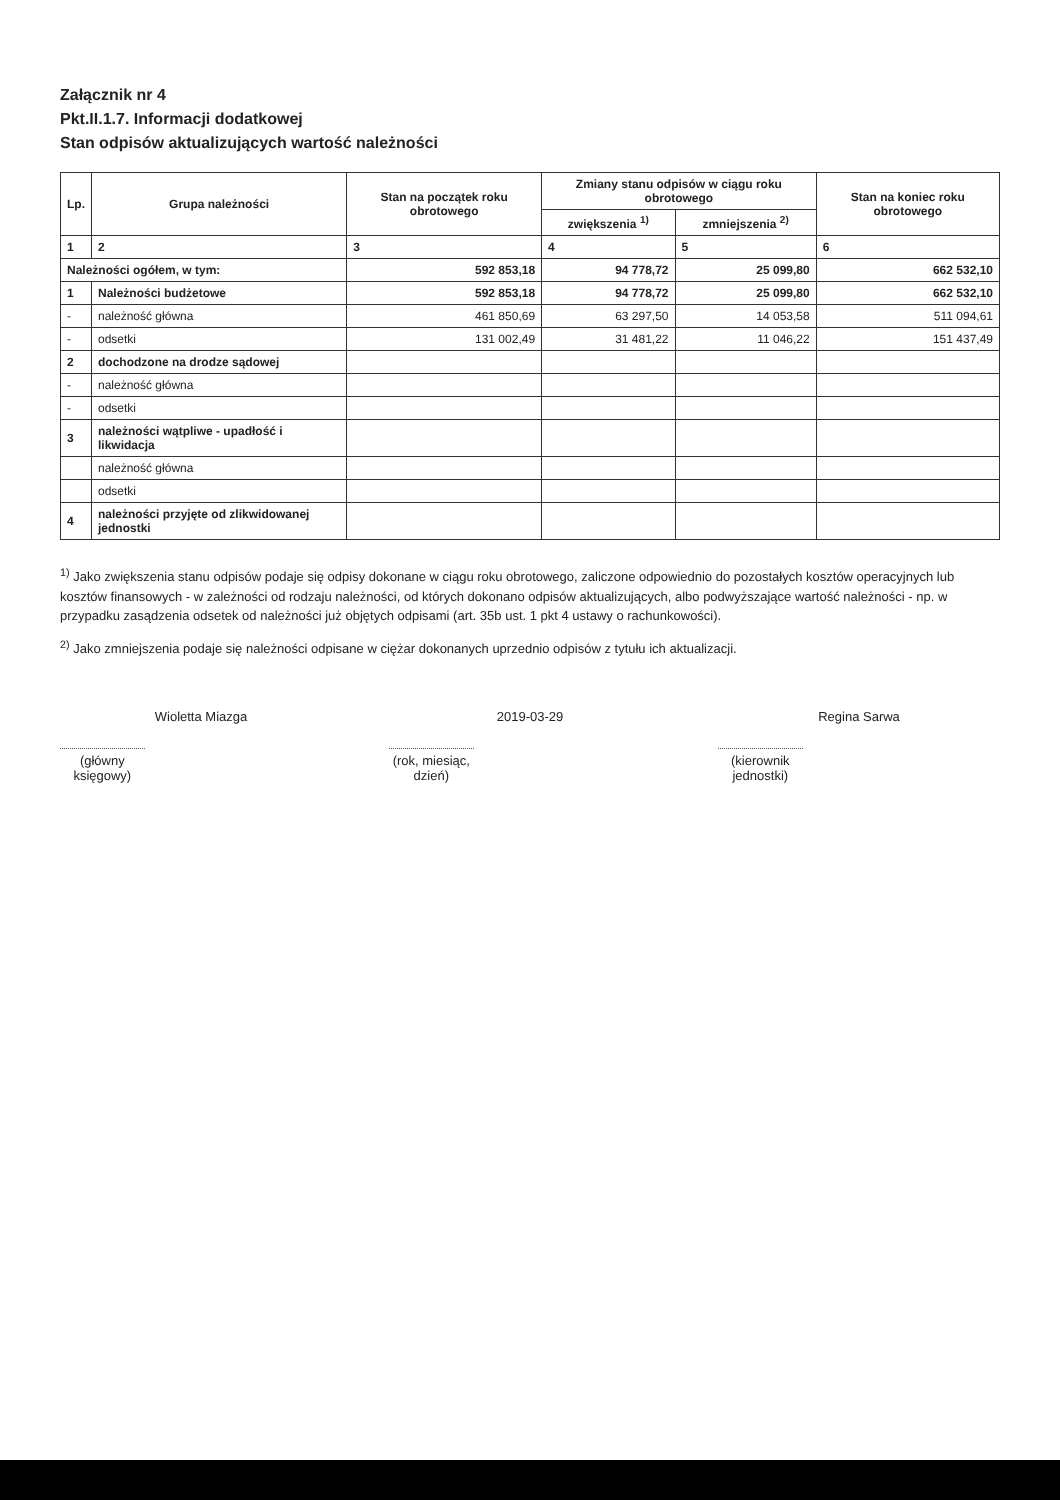Załącznik nr 4
Pkt.II.1.7. Informacji dodatkowej
Stan odpisów aktualizujących wartość należności
| Lp. | Grupa należności | Stan na początek roku obrotowego | Zmiany stanu odpisów w ciągu roku obrotowego | | Stan na koniec roku obrotowego |
| --- | --- | --- | --- | --- | --- |
| | | | zwiększenia <sup>1)</sup> | zmniejszenia <sup>2)</sup> | |
| 1 | 2 | 3 | 4 | 5 | 6 |
| Należności ogółem, w tym: | | 592 853,18 | 94 778,72 | 25 099,80 | 662 532,10 |
| 1 | Należności budżetowe | 592 853,18 | 94 778,72 | 25 099,80 | 662 532,10 |
| - | należność główna | 461 850,69 | 63 297,50 | 14 053,58 | 511 094,61 |
| - | odsetki | 131 002,49 | 31 481,22 | 11 046,22 | 151 437,49 |
| 2 | dochodzone na drodze sądowej | | | | |
| - | należność główna | | | | |
| - | odsetki | | | | |
| 3 | należności wątpliwe - upadłość i likwidacja | | | | |
| | należność główna | | | | |
| | odsetki | | | | |
| 4 | należności przyjęte od zlikwidowanej jednostki | | | | |
<sup>1)</sup> Jako zwiększenia stanu odpisów podaje się odpisy dokonane w ciągu roku obrotowego, zaliczone odpowiednio do pozostałych kosztów operacyjnych lub kosztów finansowych - w zależności od rodzaju należności, od których dokonano odpisów aktualizujących, albo podwyższające wartość należności - np. w przypadku zasądzenia odsetek od należności już objętych odpisami (art. 35b ust. 1 pkt 4 ustawy o rachunkowości).
<sup>2)</sup> Jako zmniejszenia podaje się należności odpisane w ciężar dokonanych uprzednio odpisów z tytułu ich aktualizacji.
Wioletta Miazga
(główny księgowy)
2019-03-29
(rok, miesiąc, dzień)
Regina Sarwa
(kierownik jednostki)